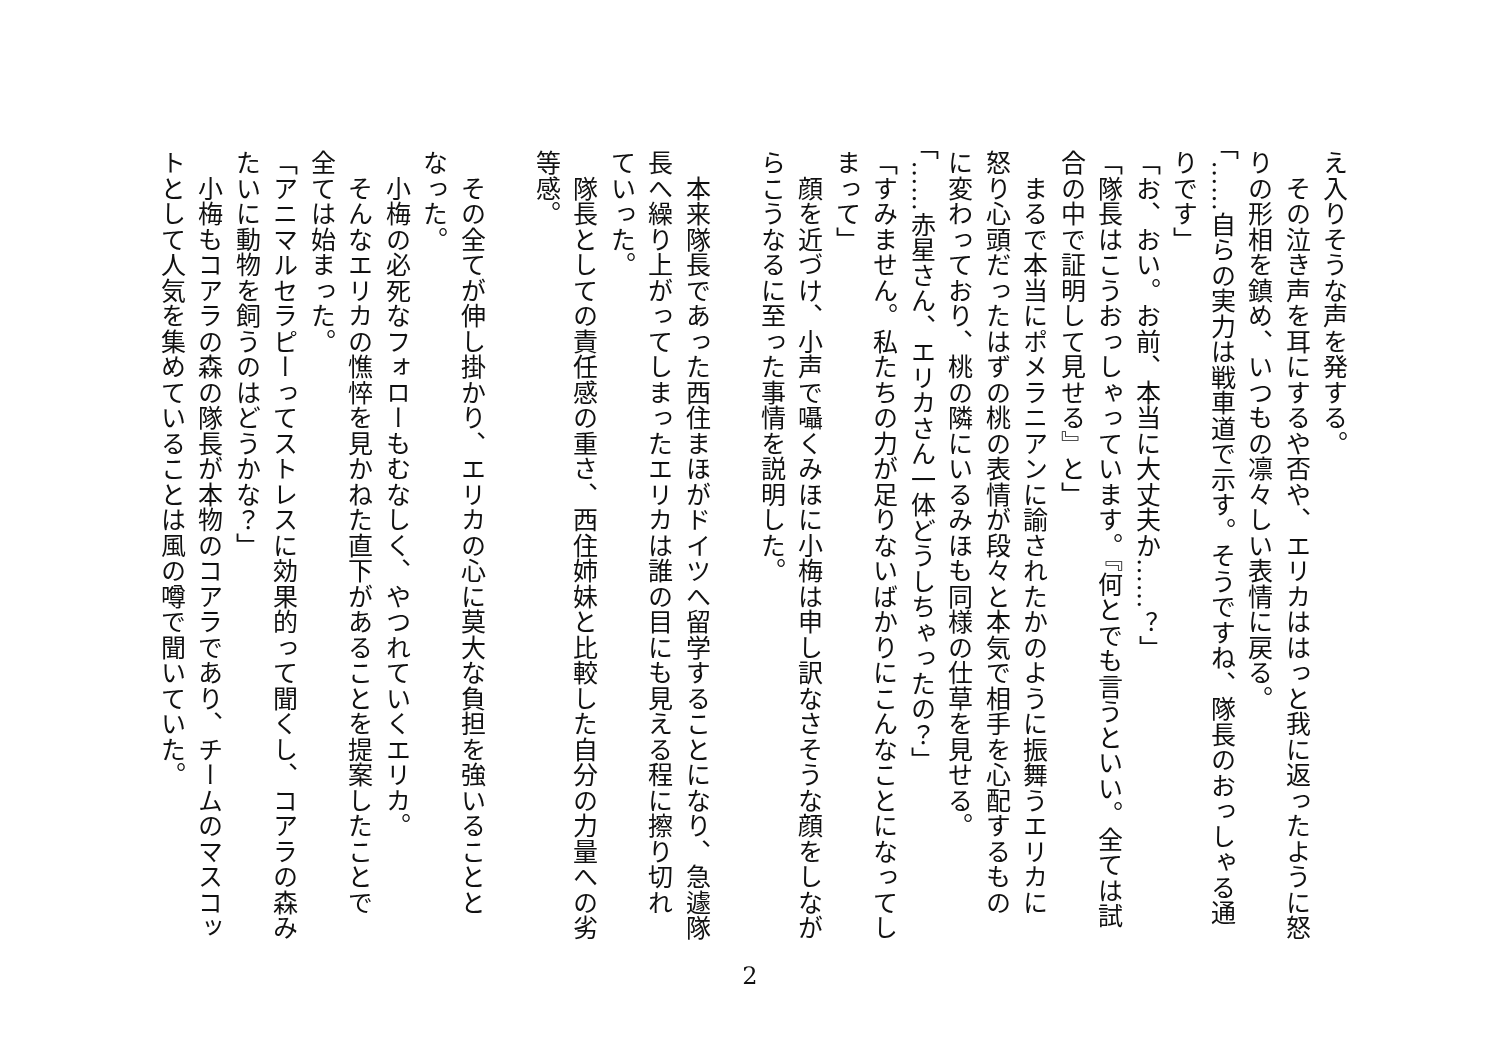え入りそうな声を発する。
　その泣き声を耳にするや否や、エリカははっと我に返ったように怒
りの形相を鎮め、いつもの凛々しい表情に戻る。
「……自らの実力は戦車道で示す。そうですね、隊長のおっしゃる通
りです」
「お、おい。お前、本当に大丈夫か……？」
「隊長はこうおっしゃっています。『何とでも言うといい。全ては試
合の中で証明して見せる』と」
　まるで本当にポメラニアンに諭されたかのように振舞うエリカに
怒り心頭だったはずの桃の表情が段々と本気で相手を心配するもの
に変わっており、桃の隣にいるみほも同様の仕草を見せる。
「……赤星さん、エリカさん一体どうしちゃったの？」
「すみません。私たちの力が足りないばかりにこんなことになってし
まって」
　顔を近づけ、小声で囁くみほに小梅は申し訳なさそうな顔をしなが
らこうなるに至った事情を説明した。
　本来隊長であった西住まほがドイツへ留学することになり、急遽隊
長へ繰り上がってしまったエリカは誰の目にも見える程に擦り切れ
ていった。
　隊長としての責任感の重さ、西住姉妹と比較した自分の力量への劣
等感。
　その全てが伸し掛かり、エリカの心に莫大な負担を強いることと
なった。
　小梅の必死なフォローもむなしく、やつれていくエリカ。
　そんなエリカの憔悴を見かねた直下があることを提案したことで
全ては始まった。
「アニマルセラピーってストレスに効果的って聞くし、コアラの森み
たいに動物を飼うのはどうかな？」
　小梅もコアラの森の隊長が本物のコアラであり、チームのマスコッ
トとして人気を集めていることは風の噂で聞いていた。
2